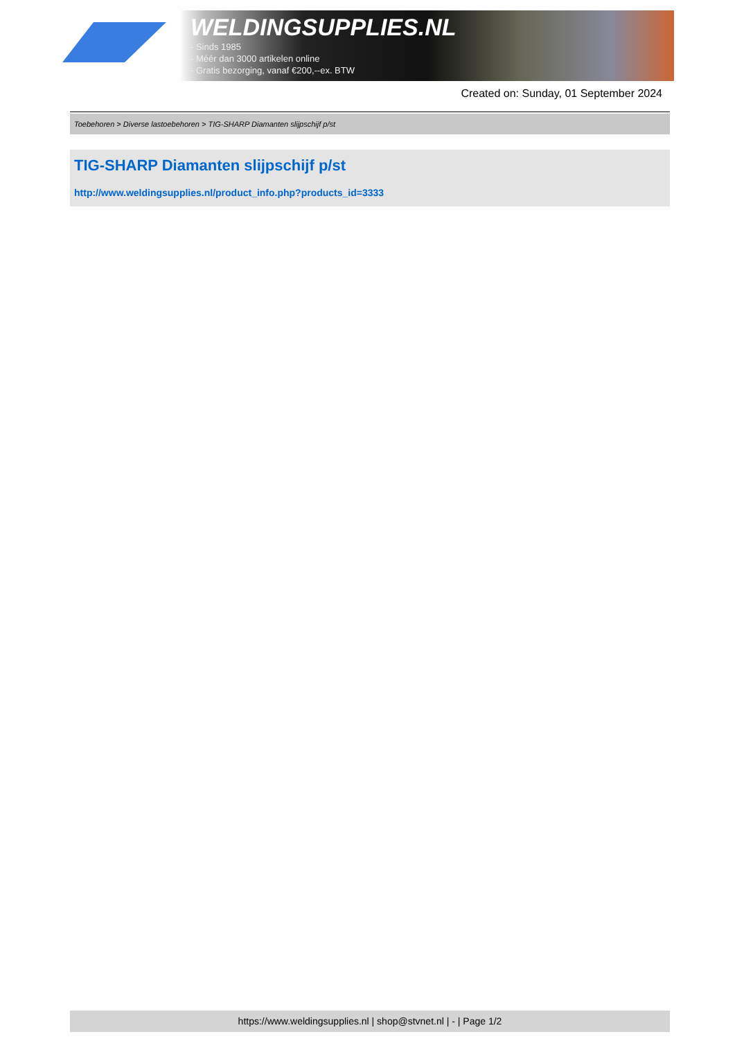WELDINGSUPPLIES.NL
- Sinds 1985
- Méér dan 3000 artikelen online
- Gratis bezorging, vanaf €200,--ex. BTW
Created on: Sunday, 01 September 2024
Toebehoren > Diverse lastoebehoren > TIG-SHARP Diamanten slijpschijf p/st
TIG-SHARP Diamanten slijpschijf p/st
http://www.weldingsupplies.nl/product_info.php?products_id=3333
https://www.weldingsupplies.nl | shop@stvnet.nl | - | Page 1/2